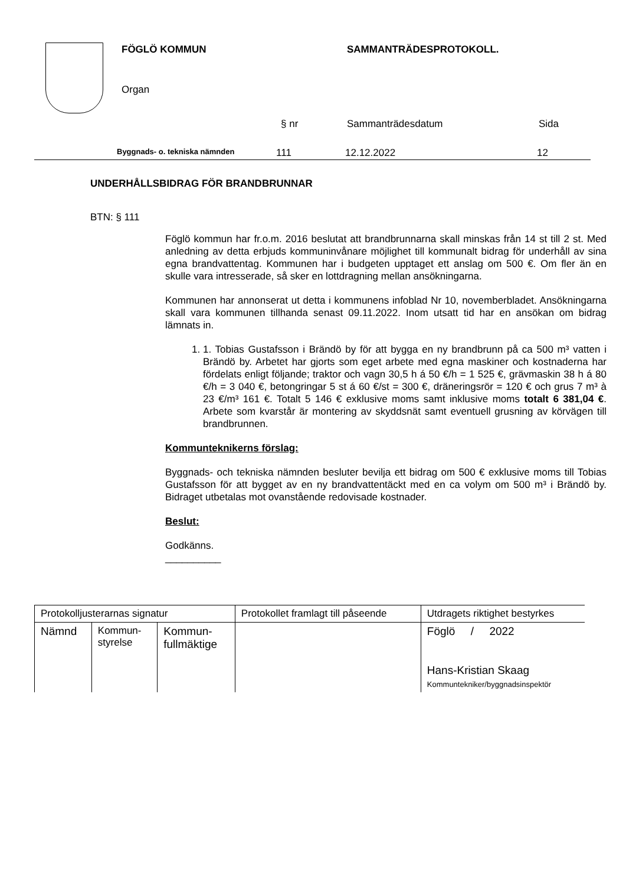FÖGLÖ KOMMUN SAMMANTRÄDESPROTOKOLL.
Organ
§ nr Sammanträdesdatum Sida
Byggnads- o. tekniska nämnden 111 12.12.2022 12
UNDERHÅLLSBIDRAG FÖR BRANDBRUNNAR
BTN: § 111
Föglö kommun har fr.o.m. 2016 beslutat att brandbrunnarna skall minskas från 14 st till 2 st. Med anledning av detta erbjuds kommuninvånare möjlighet till kommunalt bidrag för underhåll av sina egna brandvattentag. Kommunen har i budgeten upptaget ett anslag om 500 €. Om fler än en skulle vara intresserade, så sker en lottdragning mellan ansökningarna.
Kommunen har annonserat ut detta i kommunens infoblad Nr 10, novemberbladet. Ansökningarna skall vara kommunen tillhanda senast 09.11.2022. Inom utsatt tid har en ansökan om bidrag lämnats in.
1. 1. Tobias Gustafsson i Brändö by för att bygga en ny brandbrunn på ca 500 m³ vatten i Brändö by. Arbetet har gjorts som eget arbete med egna maskiner och kostnaderna har fördelats enligt följande; traktor och vagn 30,5 h á 50 €/h = 1 525 €, grävmaskin 38 h á 80 €/h = 3 040 €, betongringar 5 st á 60 €/st = 300 €, dräneringsrör = 120 € och grus 7 m³ à 23 €/m³ 161 €. Totalt 5 146 € exklusive moms samt inklusive moms totalt 6 381,04 €. Arbete som kvarstår är montering av skyddsnät samt eventuell grusning av körvägen till brandbrunnen.
Kommunteknikerns förslag:
Byggnads- och tekniska nämnden besluter bevilja ett bidrag om 500 € exklusive moms till Tobias Gustafsson för att bygget av en ny brandvattentäckt med en ca volym om 500 m³ i Brändö by. Bidraget utbetalas mot ovanstående redovisade kostnader.
Beslut:
Godkänns.
__________
| Protokolljusterarnas signatur | | | Protokollet framlagt till påseende | Utdragets riktighet bestyrkes |
| Nämnd | Kommun- styrelse | Kommun- fullmäktige | | Föglö / 2022 Hans-Kristian Skaag Kommuntekniker/byggnadsinspektör |